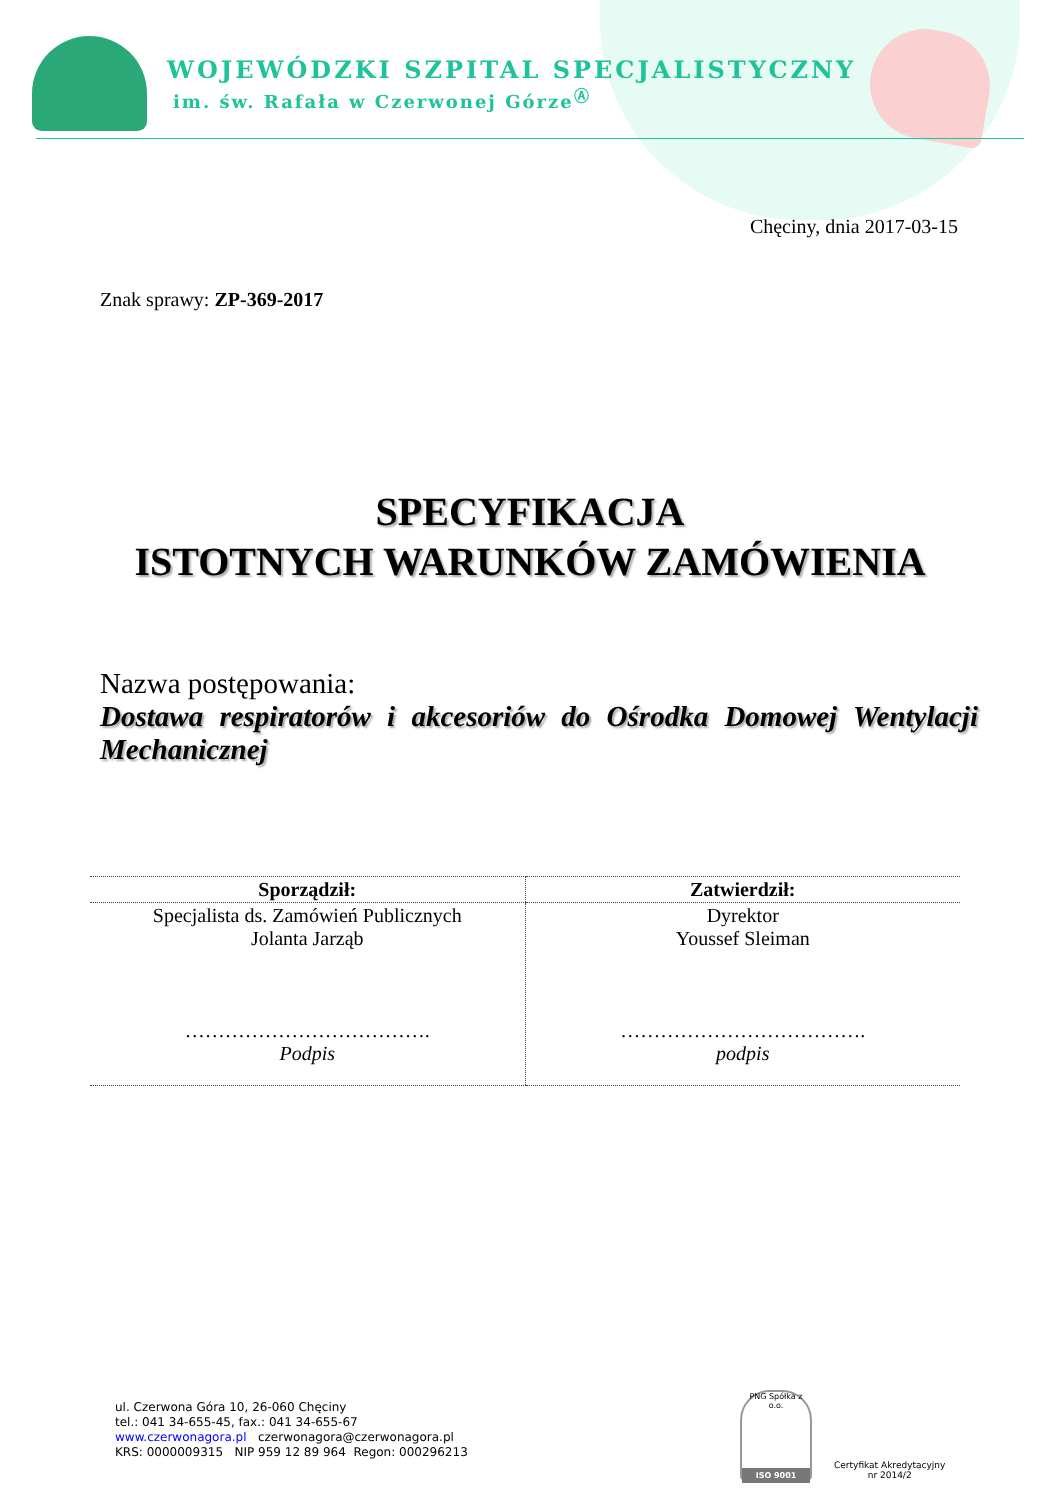WOJEWÓDZKI SZPITAL SPECJALISTYCZNY
im. św. Rafała w Czerwonej Górze<sup>Ⓐ</sup>
Chęciny, dnia 2017-03-15
Znak sprawy: ZP-369-2017
SPECYFIKACJA
ISTOTNYCH WARUNKÓW ZAMÓWIENIA
Nazwa postępowania:
Dostawa respiratorów i akcesoriów do Ośrodka Domowej Wentylacji Mechanicznej
| Sporządził: | Zatwierdził: |
| --- | --- |
| Specjalista ds. Zamówień Publicznych Jolanta Jarząb ………………………………. Podpis | Dyrektor Youssef Sleiman ………………………………. podpis |
ul. Czerwona Góra 10, 26-060 Chęciny
tel.: 041 34-655-45, fax.: 041 34-655-67
www.czerwonagora.pl czerwonagora@czerwonagora.pl
KRS: 0000009315 NIP 959 12 89 964 Regon: 000296213
PNG Spółka z o.o.
ISO 9001
Certyfikat Akredytacyjny
nr 2014/2